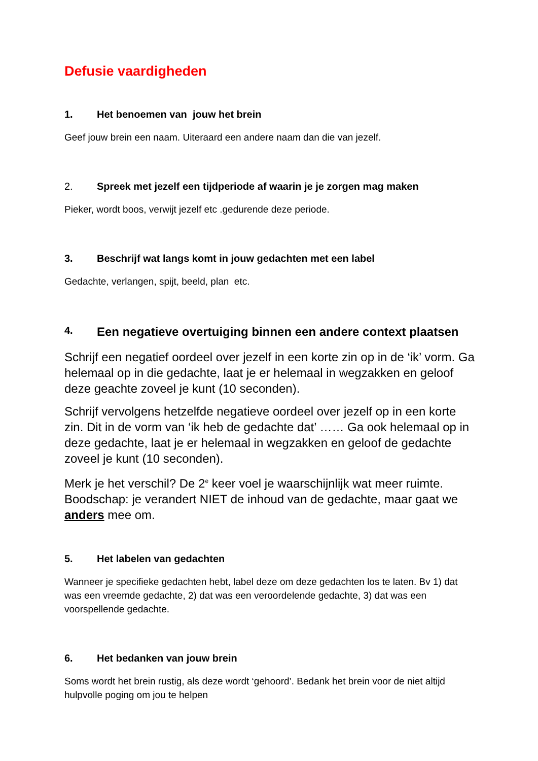Defusie vaardigheden
1. Het benoemen van jouw het brein
Geef jouw brein een naam. Uiteraard een andere naam dan die van jezelf.
2. Spreek met jezelf een tijdperiode af waarin je je zorgen mag maken
Pieker, wordt boos, verwijt jezelf etc .gedurende deze periode.
3. Beschrijf wat langs komt in jouw gedachten met een label
Gedachte, verlangen, spijt, beeld, plan etc.
4. Een negatieve overtuiging binnen een andere context plaatsen
Schrijf een negatief oordeel over jezelf in een korte zin op in de ‘ik’ vorm. Ga helemaal op in die gedachte, laat je er helemaal in wegzakken en geloof deze geachte zoveel je kunt (10 seconden).
Schrijf vervolgens hetzelfde negatieve oordeel over jezelf op in een korte zin. Dit in de vorm van ‘ik heb de gedachte dat’ …… Ga ook helemaal op in deze gedachte, laat je er helemaal in wegzakken en geloof de gedachte zoveel je kunt (10 seconden).
Merk je het verschil? De 2<sup>e</sup> keer voel je waarschijnlijk wat meer ruimte. Boodschap: je verandert NIET de inhoud van de gedachte, maar gaat we anders mee om.
5. Het labelen van gedachten
Wanneer je specifieke gedachten hebt, label deze om deze gedachten los te laten. Bv 1) dat was een vreemde gedachte, 2) dat was een veroordelende gedachte, 3) dat was een voorspellende gedachte.
6. Het bedanken van jouw brein
Soms wordt het brein rustig, als deze wordt ‘gehoord’. Bedank het brein voor de niet altijd hulpvolle poging om jou te helpen